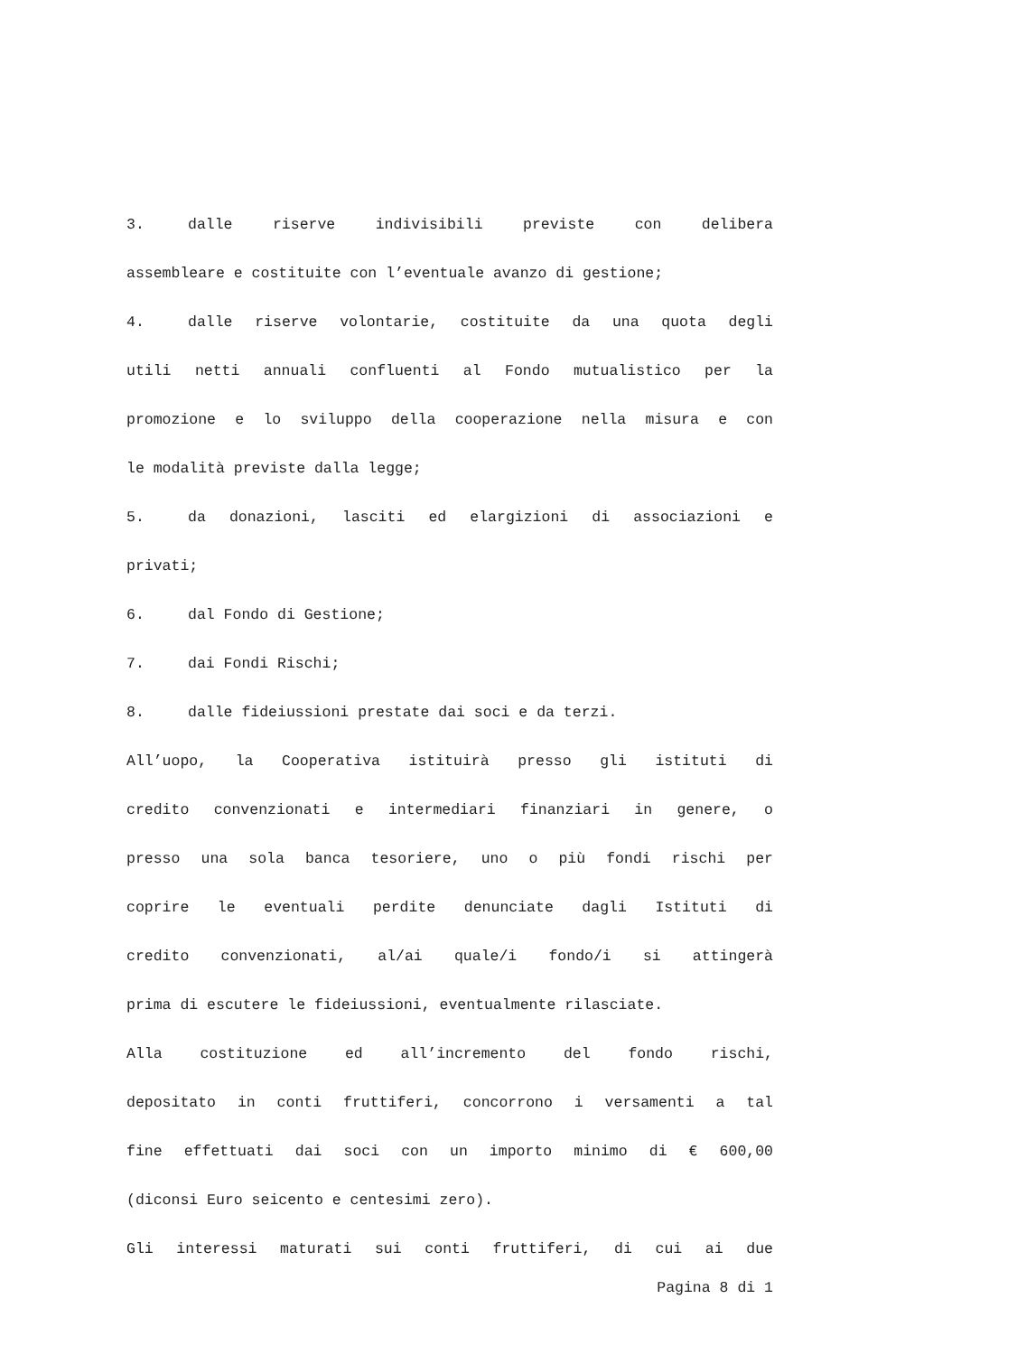3. dalle riserve indivisibili previste con delibera
assembleare e costituite con l’eventuale avanzo di gestione;
4. dalle riserve volontarie, costituite da una quota degli
utili netti annuali confluenti al Fondo mutualistico per la
promozione e lo sviluppo della cooperazione nella misura e con
le modalità previste dalla legge;
5. da donazioni, lasciti ed elargizioni di associazioni e
privati;
6. dal Fondo di Gestione;
7. dai Fondi Rischi;
8. dalle fideiussioni prestate dai soci e da terzi.
All’uopo, la Cooperativa istituirà presso gli istituti di
credito convenzionati e intermediari finanziari in genere, o
presso una sola banca tesoriere, uno o più fondi rischi per
coprire le eventuali perdite denunciate dagli Istituti di
credito convenzionati, al/ai quale/i fondo/i si attingerà
prima di escutere le fideiussioni, eventualmente rilasciate.
Alla costituzione ed all’incremento del fondo rischi,
depositato in conti fruttiferi, concorrono i versamenti a tal
fine effettuati dai soci con un importo minimo di € 600,00
(diconsi Euro seicento e centesimi zero).
Gli interessi maturati sui conti fruttiferi, di cui ai due
Pagina 8 di 1